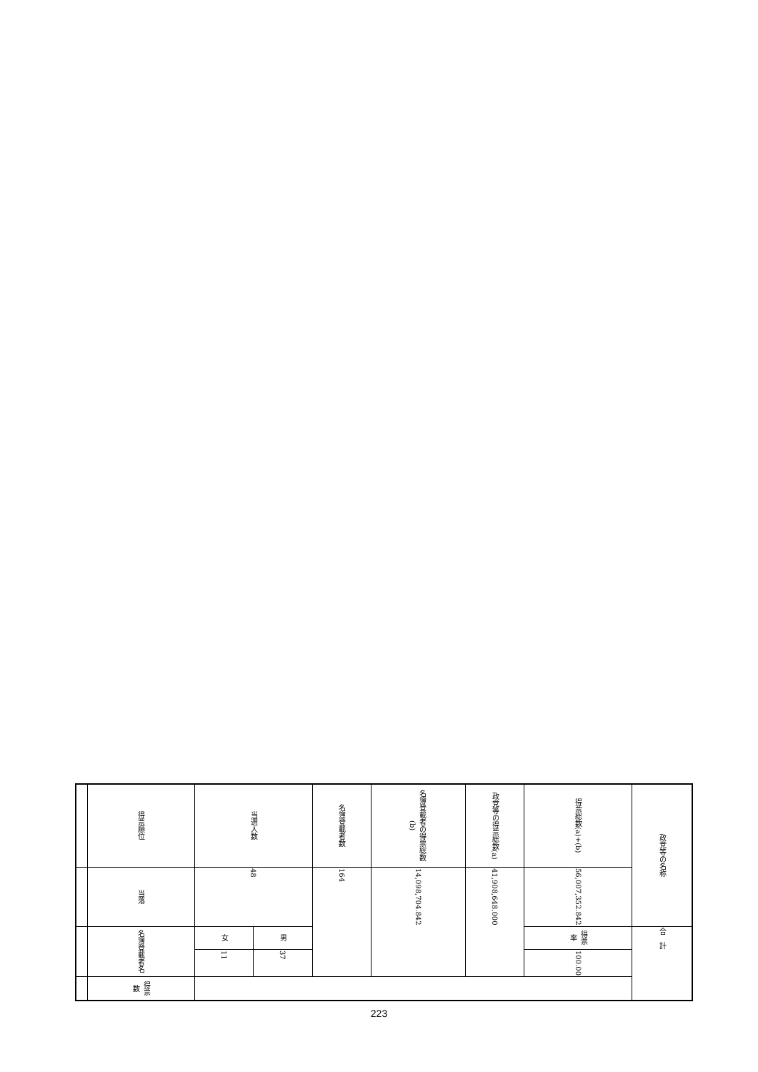| 政党等の名称 | | 合 計 | | |
| 得票総数(a)+(b) | 56,007,352.842 | 得票率 | 100.00 | |
| 政党等の得票総数(a) | 41,908,648.000 | | | |
| 名簿登載者の得票総数(b) | 14,098,704.842 | | | |
| 名簿登載者数 | 164 | | | |
| 当選人数 | 48 | 男 | 37 | |
| | | 女 | 11 | |
| 得票順位 | 当落 | 名簿登載者名 | | 得票数 |
223